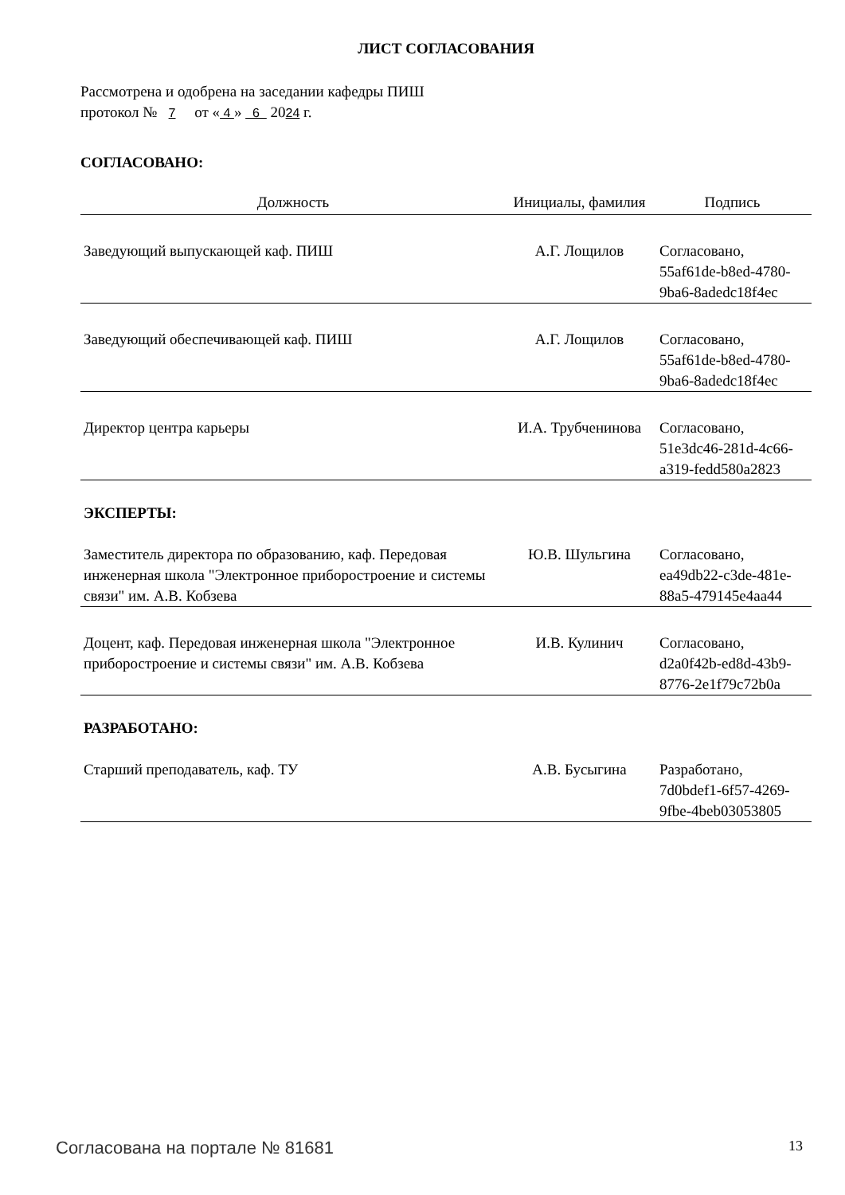ЛИСТ СОГЛАСОВАНИЯ
Рассмотрена и одобрена на заседании кафедры ПИШ
протокол № 7 от « 4 » 6 2024 г.
СОГЛАСОВАНО:
| Должность | Инициалы, фамилия | Подпись |
| --- | --- | --- |
| Заведующий выпускающей каф. ПИШ | А.Г. Лощилов | Согласовано, 55af61de-b8ed-4780- 9ba6-8adedc18f4ec |
| Заведующий обеспечивающей каф. ПИШ | А.Г. Лощилов | Согласовано, 55af61de-b8ed-4780- 9ba6-8adedc18f4ec |
| Директор центра карьеры | И.А. Трубченинова | Согласовано, 51e3dc46-281d-4c66- a319-fedd580a2823 |
| ЭКСПЕРТЫ: | | |
| Заместитель директора по образованию, каф. Передовая инженерная школа "Электронное приборостроение и системы связи" им. А.В. Кобзева | Ю.В. Шульгина | Согласовано, ea49db22-c3de-481e- 88a5-479145e4aa44 |
| Доцент, каф. Передовая инженерная школа "Электронное приборостроение и системы связи" им. А.В. Кобзева | И.В. Кулинич | Согласовано, d2a0f42b-ed8d-43b9- 8776-2e1f79c72b0a |
| РАЗРАБОТАНО: | | |
| Старший преподаватель, каф. ТУ | А.В. Бусыгина | Разработано, 7d0bdef1-6f57-4269- 9fbe-4beb03053805 |
Согласована на портале № 81681 13